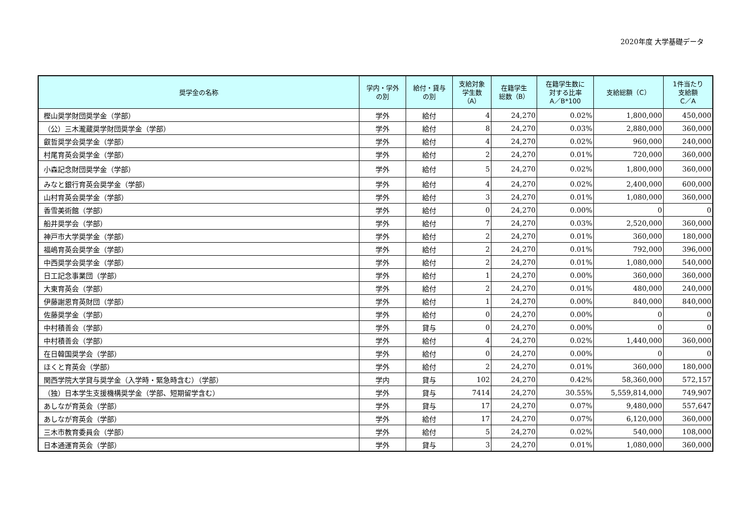2020年度 大学基礎データ
| 奨学金の名称 | 学内・学外 の別 | 給付・貸与 の別 | 支給対象 学生数 （A） | 在籍学生 総数（B） | 在籍学生数に 対する比率 A／B*100 | 支給総額（C） | 1件当たり 支給額 C／A |
| --- | --- | --- | --- | --- | --- | --- | --- |
| 樫山奨学財団奨学金（学部） | 学外 | 給付 | 4 | 24,270 | 0.02% | 1,800,000 | 450,000 |
| （公）三木瀧蔵奨学財団奨学金（学部） | 学外 | 給付 | 8 | 24,270 | 0.03% | 2,880,000 | 360,000 |
| 叡哲奨学会奨学金（学部） | 学外 | 給付 | 4 | 24,270 | 0.02% | 960,000 | 240,000 |
| 村尾育英会奨学金（学部） | 学外 | 給付 | 2 | 24,270 | 0.01% | 720,000 | 360,000 |
| 小森記念財団奨学金（学部） | 学外 | 給付 | 5 | 24,270 | 0.02% | 1,800,000 | 360,000 |
| みなと銀行育英会奨学金（学部） | 学外 | 給付 | 4 | 24,270 | 0.02% | 2,400,000 | 600,000 |
| 山村育英会奨学金（学部） | 学外 | 給付 | 3 | 24,270 | 0.01% | 1,080,000 | 360,000 |
| 香雪美術館（学部） | 学外 | 給付 | 0 | 24,270 | 0.00% | 0 | 0 |
| 船井奨学会（学部） | 学外 | 給付 | 7 | 24,270 | 0.03% | 2,520,000 | 360,000 |
| 神戸市大学奨学金（学部） | 学外 | 給付 | 2 | 24,270 | 0.01% | 360,000 | 180,000 |
| 福嶋育英会奨学金（学部） | 学外 | 給付 | 2 | 24,270 | 0.01% | 792,000 | 396,000 |
| 中西奨学会奨学金（学部） | 学外 | 給付 | 2 | 24,270 | 0.01% | 1,080,000 | 540,000 |
| 日工記念事業団（学部） | 学外 | 給付 | 1 | 24,270 | 0.00% | 360,000 | 360,000 |
| 大東育英会（学部） | 学外 | 給付 | 2 | 24,270 | 0.01% | 480,000 | 240,000 |
| 伊藤謝恩育英財団（学部） | 学外 | 給付 | 1 | 24,270 | 0.00% | 840,000 | 840,000 |
| 佐藤奨学金（学部） | 学外 | 給付 | 0 | 24,270 | 0.00% | 0 | 0 |
| 中村積善会（学部） | 学外 | 貸与 | 0 | 24,270 | 0.00% | 0 | 0 |
| 中村積善会（学部） | 学外 | 給付 | 4 | 24,270 | 0.02% | 1,440,000 | 360,000 |
| 在日韓国奨学会（学部） | 学外 | 給付 | 0 | 24,270 | 0.00% | 0 | 0 |
| ほくと育英会（学部） | 学外 | 給付 | 2 | 24,270 | 0.01% | 360,000 | 180,000 |
| 関西学院大学貸与奨学金（入学時・緊急時含む）（学部） | 学内 | 貸与 | 102 | 24,270 | 0.42% | 58,360,000 | 572,157 |
| （独）日本学生支援機構奨学金（学部、短期留学含む） | 学外 | 貸与 | 7414 | 24,270 | 30.55% | 5,559,814,000 | 749,907 |
| あしなが育英会（学部） | 学外 | 貸与 | 17 | 24,270 | 0.07% | 9,480,000 | 557,647 |
| あしなが育英会（学部） | 学外 | 給付 | 17 | 24,270 | 0.07% | 6,120,000 | 360,000 |
| 三木市教育委員会（学部） | 学外 | 給付 | 5 | 24,270 | 0.02% | 540,000 | 108,000 |
| 日本通運育英会（学部） | 学外 | 貸与 | 3 | 24,270 | 0.01% | 1,080,000 | 360,000 |